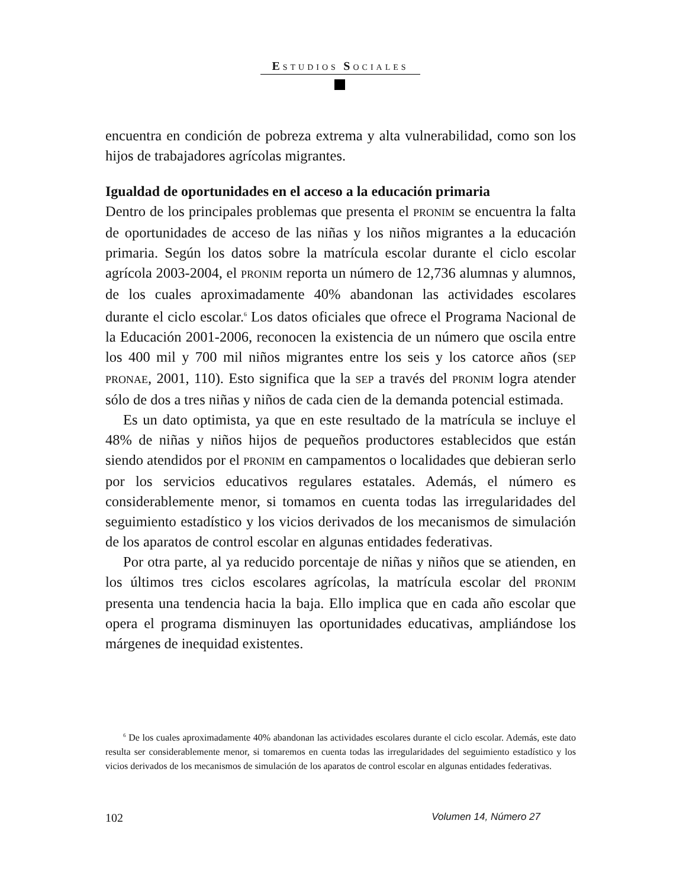ESTUDIOS SOCIALES
encuentra en condición de pobreza extrema y alta vulnerabilidad, como son los hijos de trabajadores agrícolas migrantes.
Igualdad de oportunidades en el acceso a la educación primaria
Dentro de los principales problemas que presenta el PRONIM se encuentra la falta de oportunidades de acceso de las niñas y los niños migrantes a la educación primaria. Según los datos sobre la matrícula escolar durante el ciclo escolar agrícola 2003-2004, el PRONIM reporta un número de 12,736 alumnas y alumnos, de los cuales aproximadamente 40% abandonan las actividades escolares durante el ciclo escolar.<sup>6</sup> Los datos oficiales que ofrece el Programa Nacional de la Educación 2001-2006, reconocen la existencia de un número que oscila entre los 400 mil y 700 mil niños migrantes entre los seis y los catorce años (SEP PRONAE, 2001, 110). Esto significa que la SEP a través del PRONIM logra atender sólo de dos a tres niñas y niños de cada cien de la demanda potencial estimada.
Es un dato optimista, ya que en este resultado de la matrícula se incluye el 48% de niñas y niños hijos de pequeños productores establecidos que están siendo atendidos por el PRONIM en campamentos o localidades que debieran serlo por los servicios educativos regulares estatales. Además, el número es considerablemente menor, si tomamos en cuenta todas las irregularidades del seguimiento estadístico y los vicios derivados de los mecanismos de simulación de los aparatos de control escolar en algunas entidades federativas.
Por otra parte, al ya reducido porcentaje de niñas y niños que se atienden, en los últimos tres ciclos escolares agrícolas, la matrícula escolar del PRONIM presenta una tendencia hacia la baja. Ello implica que en cada año escolar que opera el programa disminuyen las oportunidades educativas, ampliándose los márgenes de inequidad existentes.
<sup>6</sup> De los cuales aproximadamente 40% abandonan las actividades escolares durante el ciclo escolar. Además, este dato resulta ser considerablemente menor, si tomaremos en cuenta todas las irregularidades del seguimiento estadístico y los vicios derivados de los mecanismos de simulación de los aparatos de control escolar en algunas entidades federativas.
102 Volumen 14, Número 27